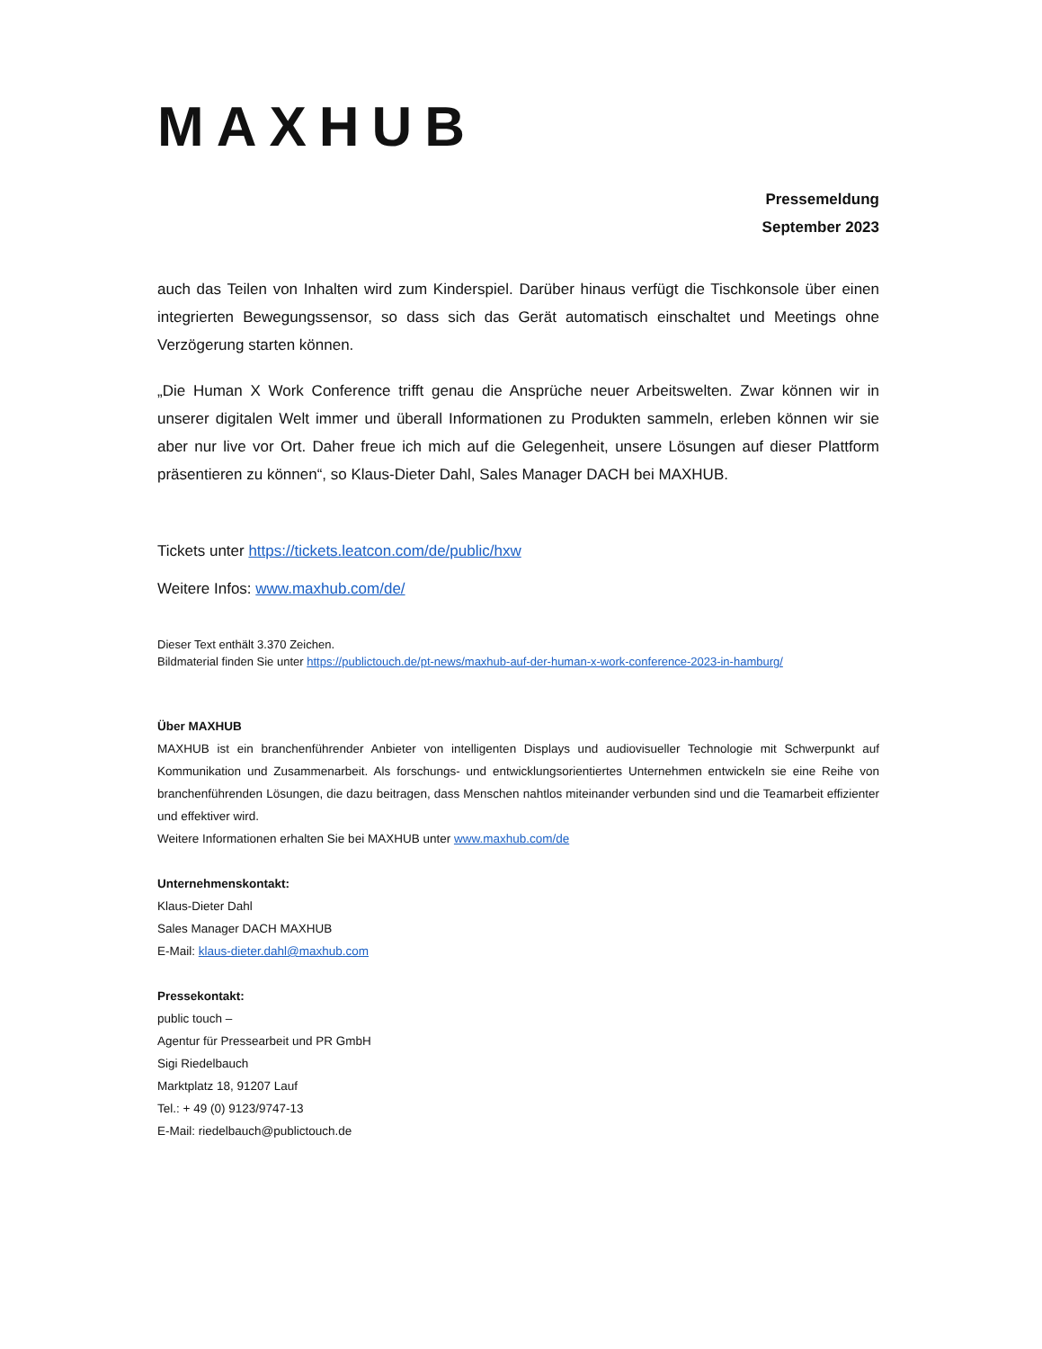MAXHUB
Pressemeldung
September 2023
auch das Teilen von Inhalten wird zum Kinderspiel. Darüber hinaus verfügt die Tischkonsole über einen integrierten Bewegungssensor, so dass sich das Gerät automatisch einschaltet und Meetings ohne Verzögerung starten können.
„Die Human X Work Conference trifft genau die Ansprüche neuer Arbeitswelten. Zwar können wir in unserer digitalen Welt immer und überall Informationen zu Produkten sammeln, erleben können wir sie aber nur live vor Ort. Daher freue ich mich auf die Gelegenheit, unsere Lösungen auf dieser Plattform präsentieren zu können“, so Klaus-Dieter Dahl, Sales Manager DACH bei MAXHUB.
Tickets unter https://tickets.leatcon.com/de/public/hxw
Weitere Infos: www.maxhub.com/de/
Dieser Text enthält 3.370 Zeichen.
Bildmaterial finden Sie unter https://publictouch.de/pt-news/maxhub-auf-der-human-x-work-conference-2023-in-hamburg/
Über MAXHUB
MAXHUB ist ein branchenführender Anbieter von intelligenten Displays und audiovisueller Technologie mit Schwerpunkt auf Kommunikation und Zusammenarbeit. Als forschungs- und entwicklungsorientiertes Unternehmen entwickeln sie eine Reihe von branchenführenden Lösungen, die dazu beitragen, dass Menschen nahtlos miteinander verbunden sind und die Teamarbeit effizienter und effektiver wird.
Weitere Informationen erhalten Sie bei MAXHUB unter www.maxhub.com/de
Unternehmenskontakt:
Klaus-Dieter Dahl
Sales Manager DACH MAXHUB
E-Mail: klaus-dieter.dahl@maxhub.com
Pressekontakt:
public touch –
Agentur für Pressearbeit und PR GmbH
Sigi Riedelbauch
Marktplatz 18, 91207 Lauf
Tel.: + 49 (0) 9123/9747-13
E-Mail: riedelbauch@publictouch.de